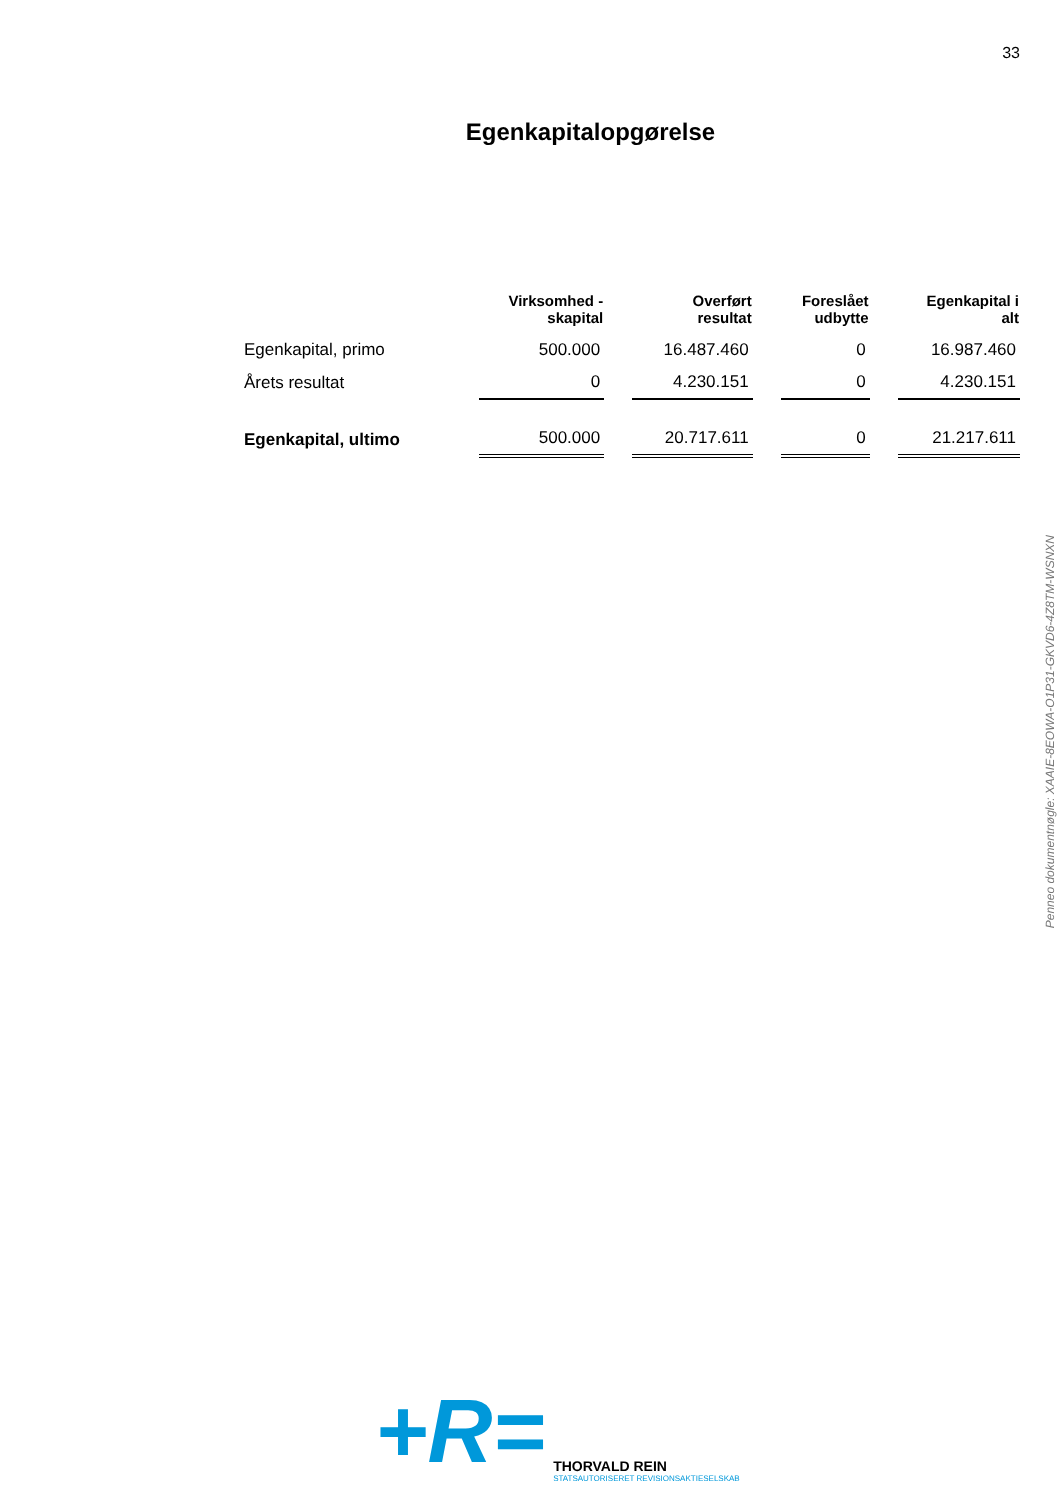33
Egenkapitalopgørelse
| | Virksomhed - skapital | Overført resultat | Foreslået udbytte | Egenkapital i alt |
| --- | --- | --- | --- | --- |
| Egenkapital, primo | 500.000 | 16.487.460 | 0 | 16.987.460 |
| Årets resultat | 0 | 4.230.151 | 0 | 4.230.151 |
| Egenkapital, ultimo | 500.000 | 20.717.611 | 0 | 21.217.611 |
Penneo dokumentnøgle: XAAIE-8EOWA-O1P31-GKVD6-4Z8TM-WSNXN
+R=
THORVALD REIN
STATSAUTORISERET REVISIONSAKTIESELSKAB